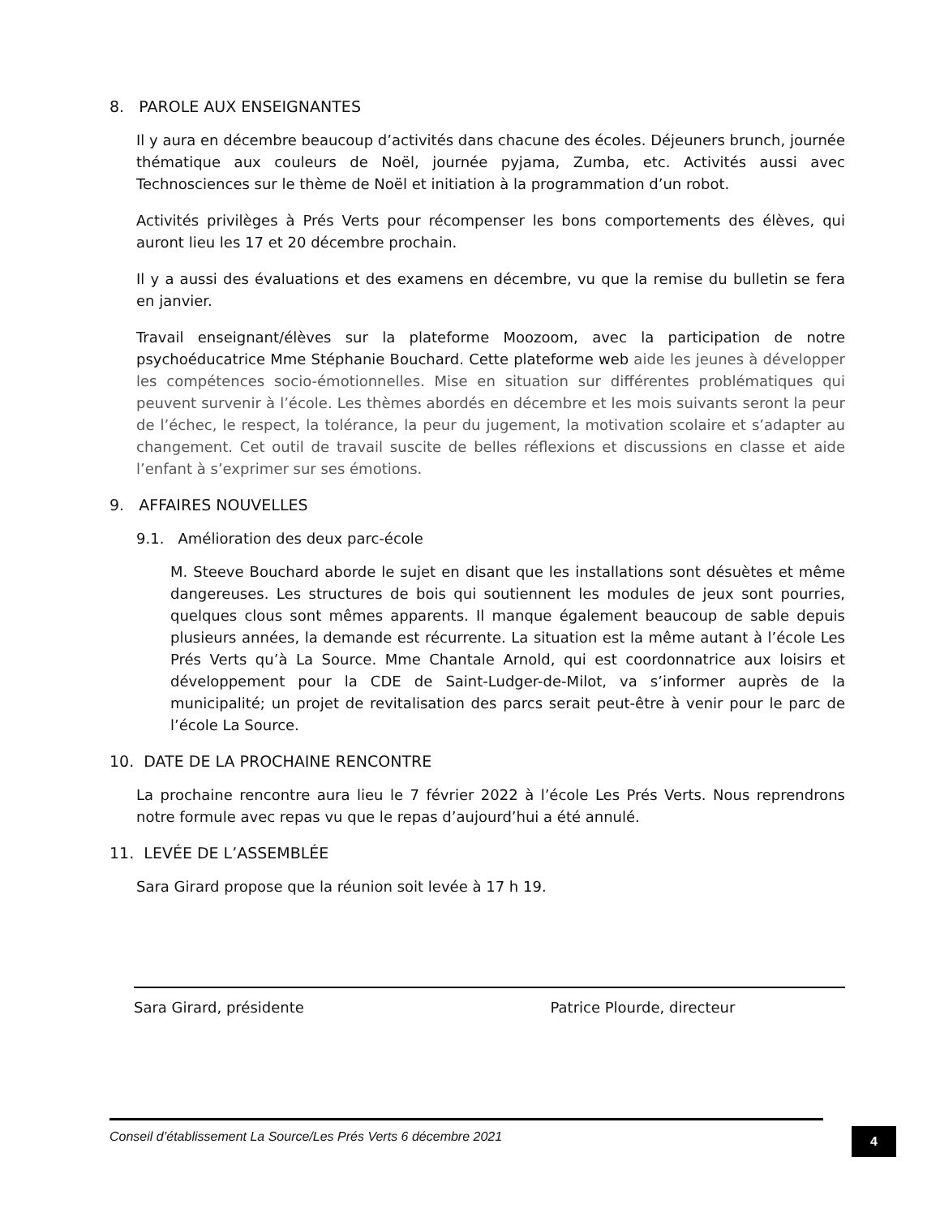8. PAROLE AUX ENSEIGNANTES
Il y aura en décembre beaucoup d’activités dans chacune des écoles. Déjeuners brunch, journée thématique aux couleurs de Noël, journée pyjama, Zumba, etc. Activités aussi avec Technosciences sur le thème de Noël et initiation à la programmation d’un robot.
Activités privilèges à Prés Verts pour récompenser les bons comportements des élèves, qui auront lieu les 17 et 20 décembre prochain.
Il y a aussi des évaluations et des examens en décembre, vu que la remise du bulletin se fera en janvier.
Travail enseignant/élèves sur la plateforme Moozoom, avec la participation de notre psychoéducatrice Mme Stéphanie Bouchard. Cette plateforme web aide les jeunes à développer les compétences socio-émotionnelles. Mise en situation sur différentes problématiques qui peuvent survenir à l’école. Les thèmes abordés en décembre et les mois suivants seront la peur de l’échec, le respect, la tolérance, la peur du jugement, la motivation scolaire et s’adapter au changement. Cet outil de travail suscite de belles réflexions et discussions en classe et aide l’enfant à s’exprimer sur ses émotions.
9. AFFAIRES NOUVELLES
9.1. Amélioration des deux parc-école
M. Steeve Bouchard aborde le sujet en disant que les installations sont désuètes et même dangereuses. Les structures de bois qui soutiennent les modules de jeux sont pourries, quelques clous sont mêmes apparents. Il manque également beaucoup de sable depuis plusieurs années, la demande est récurrente. La situation est la même autant à l’école Les Prés Verts qu’à La Source. Mme Chantale Arnold, qui est coordonnatrice aux loisirs et développement pour la CDE de Saint-Ludger-de-Milot, va s’informer auprès de la municipalité; un projet de revitalisation des parcs serait peut-être à venir pour le parc de l’école La Source.
10. DATE DE LA PROCHAINE RENCONTRE
La prochaine rencontre aura lieu le 7 février 2022 à l’école Les Prés Verts. Nous reprendrons notre formule avec repas vu que le repas d’aujourd’hui a été annulé.
11. LEVÉE DE L’ASSEMBLÉE
Sara Girard propose que la réunion soit levée à 17 h 19.
Sara Girard, présidente Patrice Plourde, directeur
Conseil d’établissement La Source/Les Prés Verts 6 décembre 2021
4